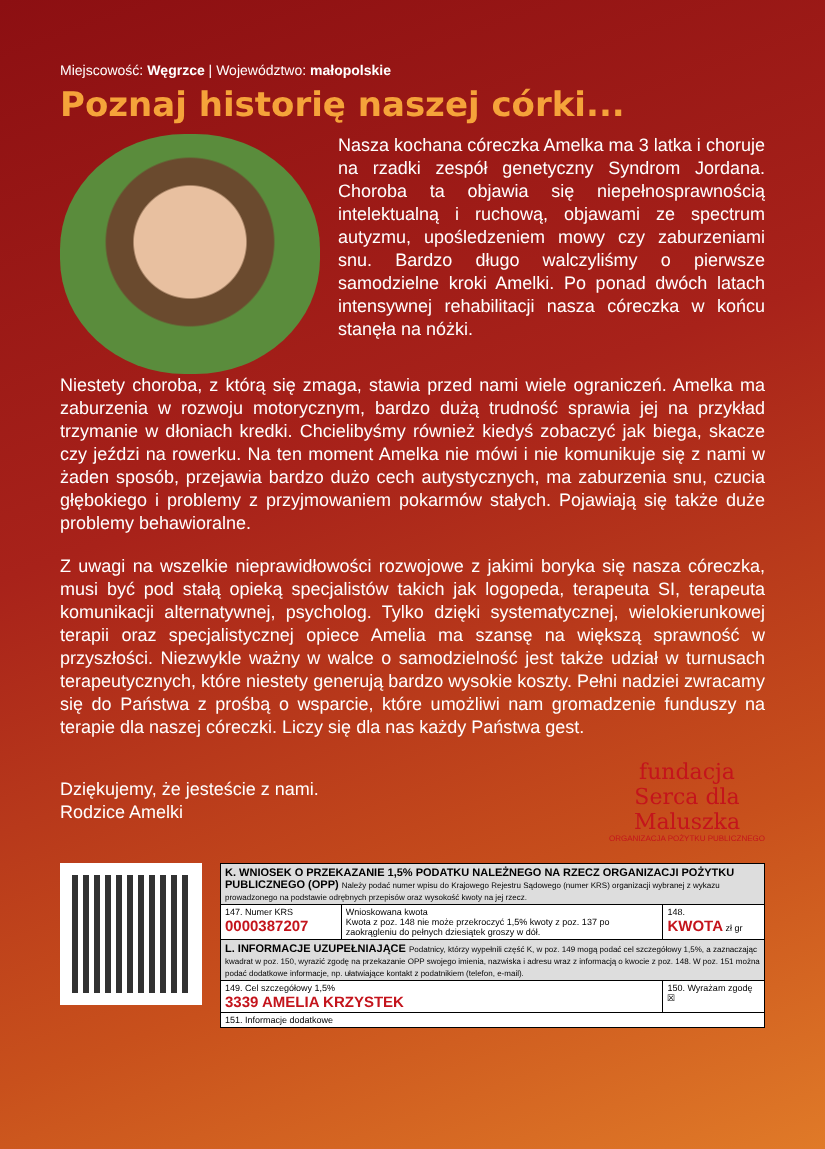Miejscowość: Węgrzce | Województwo: małopolskie
Poznaj historię naszej córki...
Nasza kochana córeczka Amelka ma 3 latka i choruje na rzadki zespół genetyczny Syndrom Jordana. Choroba ta objawia się niepełnosprawnością intelektualną i ruchową, objawami ze spectrum autyzmu, upośledzeniem mowy czy zaburzeniami snu. Bardzo długo walczyliśmy o pierwsze samodzielne kroki Amelki. Po ponad dwóch latach intensywnej rehabilitacji nasza córeczka w końcu stanęła na nóżki.
Niestety choroba, z którą się zmaga, stawia przed nami wiele ograniczeń. Amelka ma zaburzenia w rozwoju motorycznym, bardzo dużą trudność sprawia jej na przykład trzymanie w dłoniach kredki. Chcielibyśmy również kiedyś zobaczyć jak biega, skacze czy jeździ na rowerku. Na ten moment Amelka nie mówi i nie komunikuje się z nami w żaden sposób, przejawia bardzo dużo cech autystycznych, ma zaburzenia snu, czucia głębokiego i problemy z przyjmowaniem pokarmów stałych. Pojawiają się także duże problemy behawioralne.
Z uwagi na wszelkie nieprawidłowości rozwojowe z jakimi boryka się nasza córeczka, musi być pod stałą opieką specjalistów takich jak logopeda, terapeuta SI, terapeuta komunikacji alternatywnej, psycholog. Tylko dzięki systematycznej, wielokierunkowej terapii oraz specjalistycznej opiece Amelia ma szansę na większą sprawność w przyszłości. Niezwykle ważny w walce o samodzielność jest także udział w turnusach terapeutycznych, które niestety generują bardzo wysokie koszty. Pełni nadziei zwracamy się do Państwa z prośbą o wsparcie, które umożliwi nam gromadzenie funduszy na terapie dla naszej córeczki. Liczy się dla nas każdy Państwa gest.
Dziękujemy, że jesteście z nami.
Rodzice Amelki
fundacja
Serca dla
Maluszka
ORGANIZACJA POŻYTKU PUBLICZNEGO
| K. WNIOSEK O PRZEKAZANIE 1,5% PODATKU NALEŻNEGO NA RZECZ ORGANIZACJI POŻYTKU PUBLICZNEGO (OPP) Należy podać numer wpisu do Krajowego Rejestru Sądowego (numer KRS) organizacji wybranej z wykazu prowadzonego na podstawie odrębnych przepisów oraz wysokość kwoty na jej rzecz. | | |
| --- | --- | --- |
| 147. Numer KRS 0000387207 | Wnioskowana kwota Kwota z poz. 148 nie może przekroczyć 1,5% kwoty z poz. 137 po zaokrągleniu do pełnych dziesiątek groszy w dół. | 148. KWOTA zł gr |
| L. INFORMACJE UZUPEŁNIAJĄCE Podatnicy, którzy wypełnili część K, w poz. 149 mogą podać cel szczegółowy 1,5%, a zaznaczając kwadrat w poz. 150, wyrazić zgodę na przekazanie OPP swojego imienia, nazwiska i adresu wraz z informacją o kwocie z poz. 148. W poz. 151 można podać dodatkowe informacje, np. ułatwiające kontakt z podatnikiem (telefon, e-mail). | | |
| 149. Cel szczegółowy 1,5% 3339 AMELIA KRZYSTEK | | 150. Wyrażam zgodę ☒ |
| 151. Informacje dodatkowe | | |